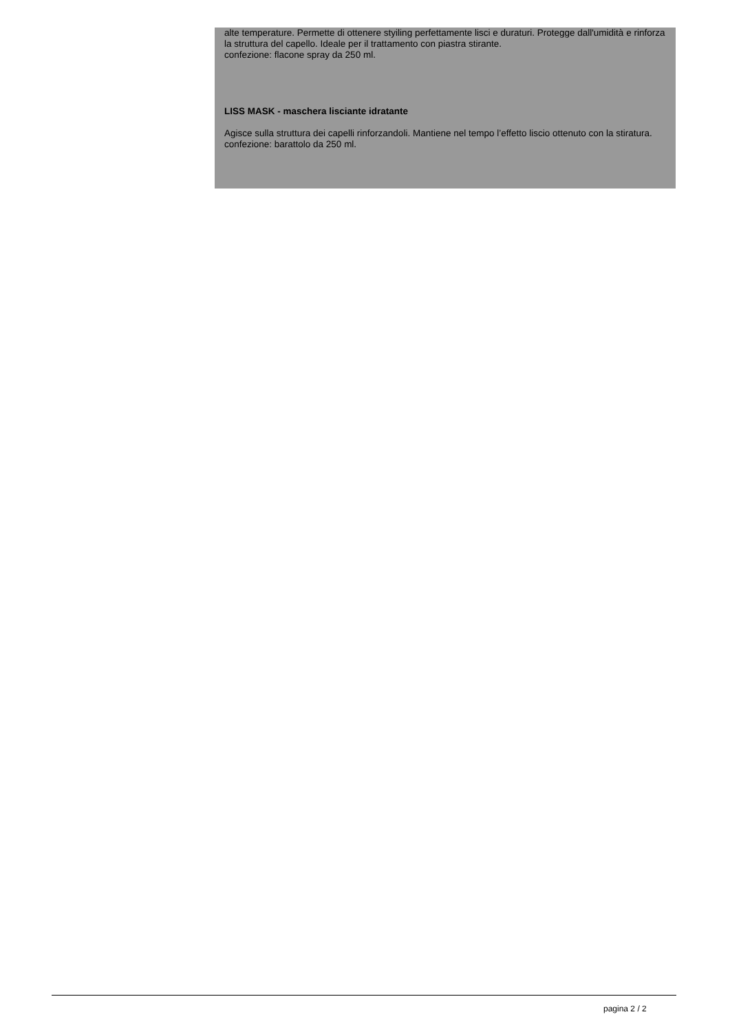alte temperature. Permette di ottenere styiling perfettamente lisci e duraturi. Protegge dall'umidità e rinforza la struttura del capello. Ideale per il trattamento con piastra stirante.
confezione: flacone spray da 250 ml.
LISS MASK - maschera lisciante idratante
Agisce sulla struttura dei capelli rinforzandoli. Mantiene nel tempo l’effetto liscio ottenuto con la stiratura.
confezione: barattolo da 250 ml.
pagina 2 / 2